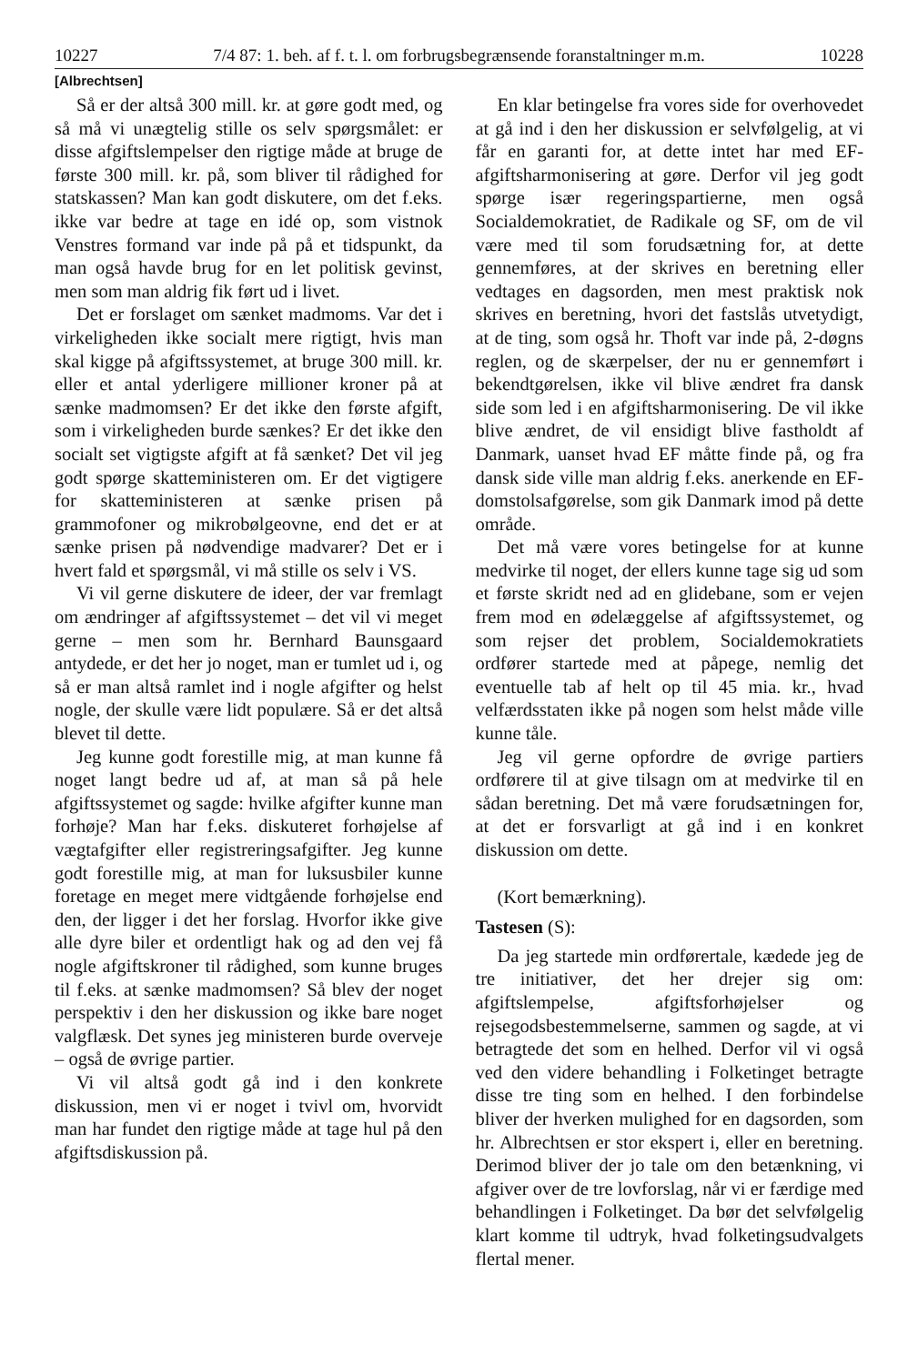10227 7/4 87: 1. beh. af f. t. l. om forbrugsbegrænsende foranstaltninger m.m. 10228
[Albrechtsen]
Så er der altså 300 mill. kr. at gøre godt med, og så må vi unægtelig stille os selv spørgsmålet: er disse afgiftslempelser den rigtige måde at bruge de første 300 mill. kr. på, som bliver til rådighed for statskassen? Man kan godt diskutere, om det f.eks. ikke var bedre at tage en idé op, som vistnok Venstres formand var inde på på et tidspunkt, da man også havde brug for en let politisk gevinst, men som man aldrig fik ført ud i livet.
Det er forslaget om sænket madmoms. Var det i virkeligheden ikke socialt mere rigtigt, hvis man skal kigge på afgiftssystemet, at bruge 300 mill. kr. eller et antal yderligere millioner kroner på at sænke madmomsen? Er det ikke den første afgift, som i virkeligheden burde sænkes? Er det ikke den socialt set vigtigste afgift at få sænket? Det vil jeg godt spørge skatteministeren om. Er det vigtigere for skatteministeren at sænke prisen på grammofoner og mikrobølgeovne, end det er at sænke prisen på nødvendige madvarer? Det er i hvert fald et spørgsmål, vi må stille os selv i VS.
Vi vil gerne diskutere de ideer, der var fremlagt om ændringer af afgiftssystemet – det vil vi meget gerne – men som hr. Bernhard Baunsgaard antydede, er det her jo noget, man er tumlet ud i, og så er man altså ramlet ind i nogle afgifter og helst nogle, der skulle være lidt populære. Så er det altså blevet til dette.
Jeg kunne godt forestille mig, at man kunne få noget langt bedre ud af, at man så på hele afgiftssystemet og sagde: hvilke afgifter kunne man forhøje? Man har f.eks. diskuteret forhøjelse af vægtafgifter eller registreringsafgifter. Jeg kunne godt forestille mig, at man for luksusbiler kunne foretage en meget mere vidtgående forhøjelse end den, der ligger i det her forslag. Hvorfor ikke give alle dyre biler et ordentligt hak og ad den vej få nogle afgiftskroner til rådighed, som kunne bruges til f.eks. at sænke madmomsen? Så blev der noget perspektiv i den her diskussion og ikke bare noget valgflæsk. Det synes jeg ministeren burde overveje – også de øvrige partier.
Vi vil altså godt gå ind i den konkrete diskussion, men vi er noget i tvivl om, hvorvidt man har fundet den rigtige måde at tage hul på den afgiftsdiskussion på.
En klar betingelse fra vores side for overhovedet at gå ind i den her diskussion er selvfølgelig, at vi får en garanti for, at dette intet har med EF-afgiftsharmonisering at gøre. Derfor vil jeg godt spørge især regeringspartierne, men også Socialdemokratiet, de Radikale og SF, om de vil være med til som forudsætning for, at dette gennemføres, at der skrives en beretning eller vedtages en dagsorden, men mest praktisk nok skrives en beretning, hvori det fastslås utvetydigt, at de ting, som også hr. Thoft var inde på, 2-døgns reglen, og de skærpelser, der nu er gennemført i bekendtgørelsen, ikke vil blive ændret fra dansk side som led i en afgiftsharmonisering. De vil ikke blive ændret, de vil ensidigt blive fastholdt af Danmark, uanset hvad EF måtte finde på, og fra dansk side ville man aldrig f.eks. anerkende en EF-domstolsafgørelse, som gik Danmark imod på dette område.
Det må være vores betingelse for at kunne medvirke til noget, der ellers kunne tage sig ud som et første skridt ned ad en glidebane, som er vejen frem mod en ødelæggelse af afgiftssystemet, og som rejser det problem, Socialdemokratiets ordfører startede med at påpege, nemlig det eventuelle tab af helt op til 45 mia. kr., hvad velfærdsstaten ikke på nogen som helst måde ville kunne tåle.
Jeg vil gerne opfordre de øvrige partiers ordførere til at give tilsagn om at medvirke til en sådan beretning. Det må være forudsætningen for, at det er forsvarligt at gå ind i en konkret diskussion om dette.
(Kort bemærkning).
Tastesen (S):
Da jeg startede min ordførertale, kædede jeg de tre initiativer, det her drejer sig om: afgiftslempelse, afgiftsforhøjelser og rejsegodsbestemmelserne, sammen og sagde, at vi betragtede det som en helhed. Derfor vil vi også ved den videre behandling i Folketinget betragte disse tre ting som en helhed. I den forbindelse bliver der hverken mulighed for en dagsorden, som hr. Albrechtsen er stor ekspert i, eller en beretning. Derimod bliver der jo tale om den betænkning, vi afgiver over de tre lovforslag, når vi er færdige med behandlingen i Folketinget. Da bør det selvfølgelig klart komme til udtryk, hvad folketingsudvalgets flertal mener.